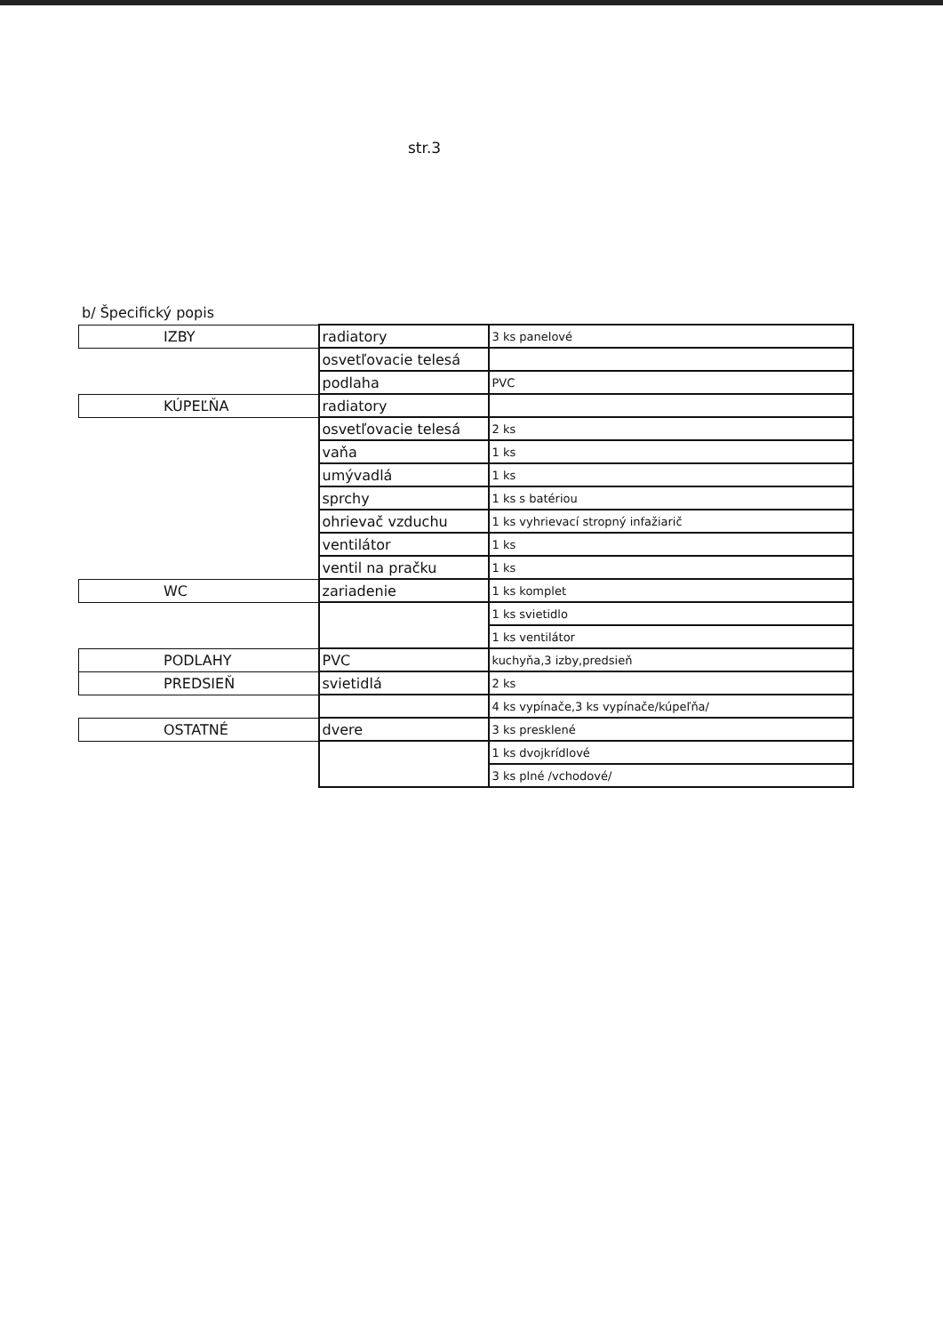str.3
b/ Špecifický popis
| IZBY | radiatory | 3 ks panelové |
| | osvetľovacie telesá | |
| | podlaha | PVC |
| KÚPEĽŇA | radiatory | |
| | osvetľovacie telesá | 2 ks |
| | vaňa | 1 ks |
| | umývadlá | 1 ks |
| | sprchy | 1 ks s batériou |
| | ohrievač vzduchu | 1 ks vyhrievací stropný infažiarič |
| | ventilátor | 1 ks |
| | ventil na pračku | 1 ks |
| WC | zariadenie | 1 ks komplet |
| | | 1 ks svietidlo |
| | | 1 ks ventilátor |
| PODLAHY | PVC | kuchyňa,3 izby,predsieň |
| PREDSIEŇ | svietidlá | 2 ks |
| | | 4 ks vypínače,3 ks vypínače/kúpeľňa/ |
| OSTATNÉ | dvere | 3 ks presklené |
| | | 1 ks dvojkrídlové |
| | | 3 ks plné /vchodové/ |